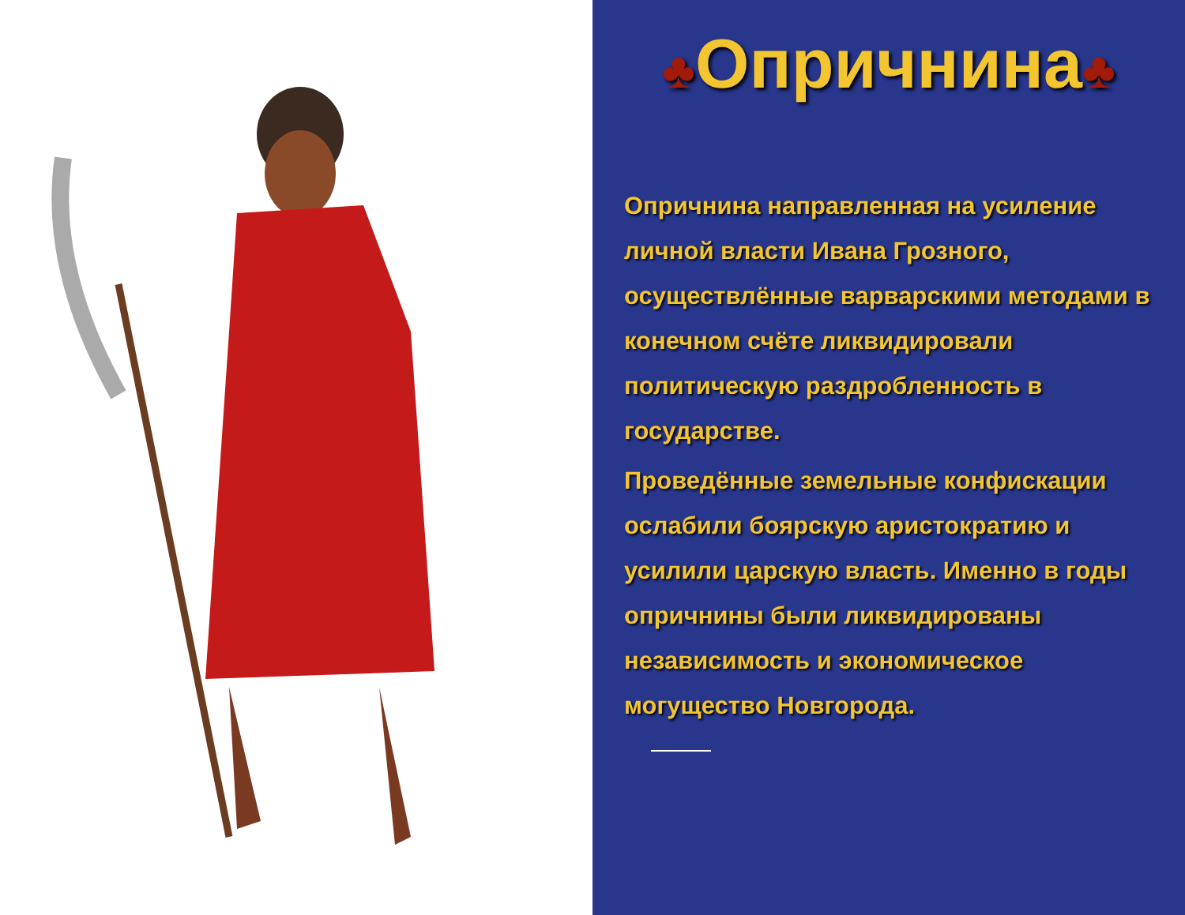♣Опричнина♣
Опричнина направленная на усиление личной власти Ивана Грозного, осуществлённые варварскими методами в конечном счёте ликвидировали политическую раздробленность в государстве.
Проведённые земельные конфискации ослабили боярскую аристократию и усилили царскую власть. Именно в годы опричнины были ликвидированы независимость и экономическое могущество Новгорода.